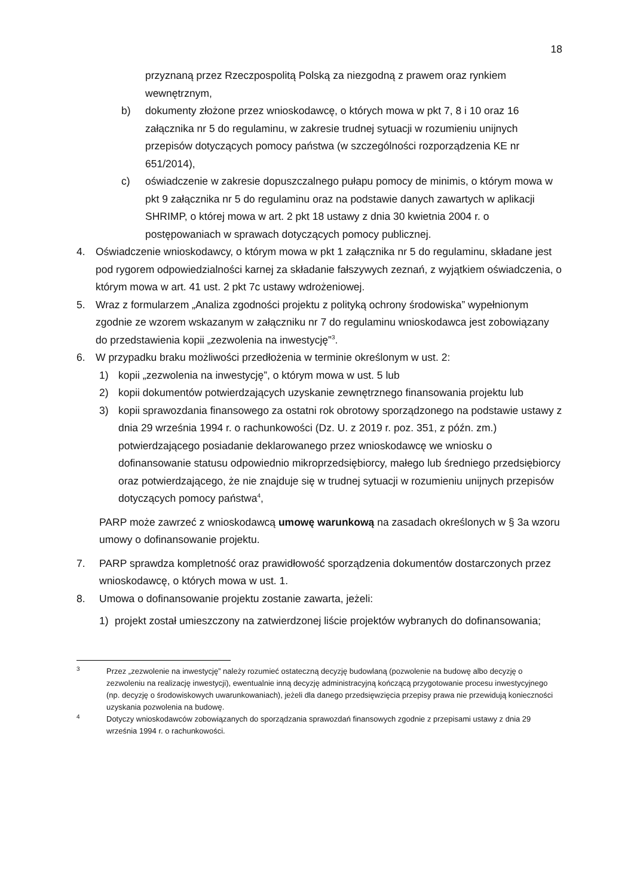18
przyznaną przez Rzeczpospolitą Polską za niezgodną z prawem oraz rynkiem wewnętrznym,
b) dokumenty złożone przez wnioskodawcę, o których mowa w pkt 7, 8 i 10 oraz 16 załącznika nr 5 do regulaminu, w zakresie trudnej sytuacji w rozumieniu unijnych przepisów dotyczących pomocy państwa (w szczególności rozporządzenia KE nr 651/2014),
c) oświadczenie w zakresie dopuszczalnego pułapu pomocy de minimis, o którym mowa w pkt 9 załącznika nr 5 do regulaminu oraz na podstawie danych zawartych w aplikacji SHRIMP, o której mowa w art. 2 pkt 18 ustawy z dnia 30 kwietnia 2004 r. o postępowaniach w sprawach dotyczących pomocy publicznej.
4. Oświadczenie wnioskodawcy, o którym mowa w pkt 1 załącznika nr 5 do regulaminu, składane jest pod rygorem odpowiedzialności karnej za składanie fałszywych zeznań, z wyjątkiem oświadczenia, o którym mowa w art. 41 ust. 2 pkt 7c ustawy wdrożeniowej.
5. Wraz z formularzem „Analiza zgodności projektu z polityką ochrony środowiska” wypełnionym zgodnie ze wzorem wskazanym w załączniku nr 7 do regulaminu wnioskodawca jest zobowiązany do przedstawienia kopii „zezwolenia na inwestycję”<sup>3</sup>.
6. W przypadku braku możliwości przedłożenia w terminie określonym w ust. 2:
1) kopii „zezwolenia na inwestycję”, o którym mowa w ust. 5 lub
2) kopii dokumentów potwierdzających uzyskanie zewnętrznego finansowania projektu lub
3) kopii sprawozdania finansowego za ostatni rok obrotowy sporządzonego na podstawie ustawy z dnia 29 września 1994 r. o rachunkowości (Dz. U. z 2019 r. poz. 351, z późn. zm.) potwierdzającego posiadanie deklarowanego przez wnioskodawcę we wniosku o dofinansowanie statusu odpowiednio mikroprzedsiębiorcy, małego lub średniego przedsiębiorcy oraz potwierdzającego, że nie znajduje się w trudnej sytuacji w rozumieniu unijnych przepisów dotyczących pomocy państwa<sup>4</sup>,
PARP może zawrzeć z wnioskodawcą umowę warunkową na zasadach określonych w § 3a wzoru umowy o dofinansowanie projektu.
7. PARP sprawdza kompletność oraz prawidłowość sporządzenia dokumentów dostarczonych przez wnioskodawcę, o których mowa w ust. 1.
8. Umowa o dofinansowanie projektu zostanie zawarta, jeżeli:
1) projekt został umieszczony na zatwierdzonej liście projektów wybranych do dofinansowania;
<sup>3</sup>
Przez „zezwolenie na inwestycję” należy rozumieć ostateczną decyzję budowlaną (pozwolenie na budowę albo decyzję o zezwoleniu na realizację inwestycji), ewentualnie inną decyzję administracyjną kończącą przygotowanie procesu inwestycyjnego (np. decyzję o środowiskowych uwarunkowaniach), jeżeli dla danego przedsięwzięcia przepisy prawa nie przewidują konieczności uzyskania pozwolenia na budowę.
<sup>4</sup>
Dotyczy wnioskodawców zobowiązanych do sporządzania sprawozdań finansowych zgodnie z przepisami ustawy z dnia 29 września 1994 r. o rachunkowości.